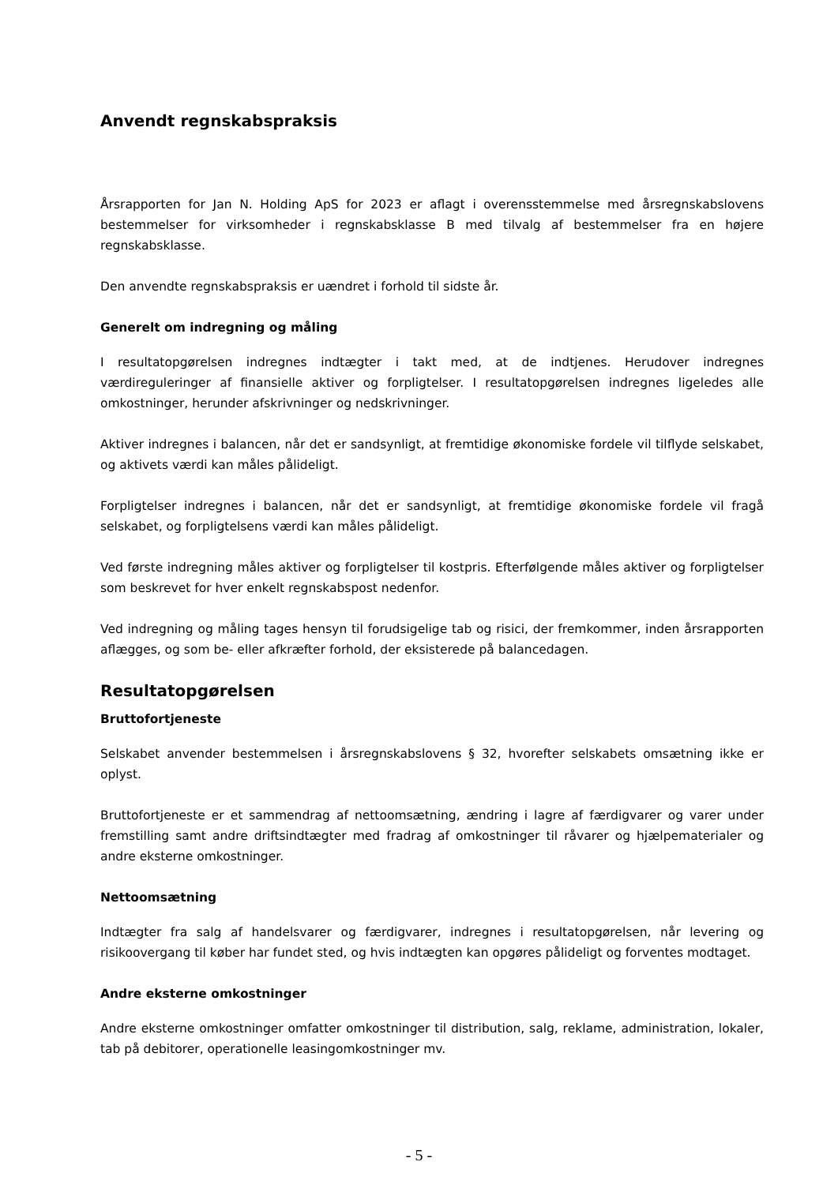Anvendt regnskabspraksis
Årsrapporten for Jan N. Holding ApS for 2023 er aflagt i overensstemmelse med årsregnskabslovens bestemmelser for virksomheder i regnskabsklasse B med tilvalg af bestemmelser fra en højere regnskabsklasse.
Den anvendte regnskabspraksis er uændret i forhold til sidste år.
Generelt om indregning og måling
I resultatopgørelsen indregnes indtægter i takt med, at de indtjenes. Herudover indregnes værdireguleringer af finansielle aktiver og forpligtelser. I resultatopgørelsen indregnes ligeledes alle omkostninger, herunder afskrivninger og nedskrivninger.
Aktiver indregnes i balancen, når det er sandsynligt, at fremtidige økonomiske fordele vil tilflyde selskabet, og aktivets værdi kan måles pålideligt.
Forpligtelser indregnes i balancen, når det er sandsynligt, at fremtidige økonomiske fordele vil fragå selskabet, og forpligtelsens værdi kan måles pålideligt.
Ved første indregning måles aktiver og forpligtelser til kostpris. Efterfølgende måles aktiver og forpligtelser som beskrevet for hver enkelt regnskabspost nedenfor.
Ved indregning og måling tages hensyn til forudsigelige tab og risici, der fremkommer, inden årsrapporten aflægges, og som be- eller afkræfter forhold, der eksisterede på balancedagen.
Resultatopgørelsen
Bruttofortjeneste
Selskabet anvender bestemmelsen i årsregnskabslovens § 32, hvorefter selskabets omsætning ikke er oplyst.
Bruttofortjeneste er et sammendrag af nettoomsætning, ændring i lagre af færdigvarer og varer under fremstilling samt andre driftsindtægter med fradrag af omkostninger til råvarer og hjælpematerialer og andre eksterne omkostninger.
Nettoomsætning
Indtægter fra salg af handelsvarer og færdigvarer, indregnes i resultatopgørelsen, når levering og risikoovergang til køber har fundet sted, og hvis indtægten kan opgøres pålideligt og forventes modtaget.
Andre eksterne omkostninger
Andre eksterne omkostninger omfatter omkostninger til distribution, salg, reklame, administration, lokaler, tab på debitorer, operationelle leasingomkostninger mv.
- 5 -